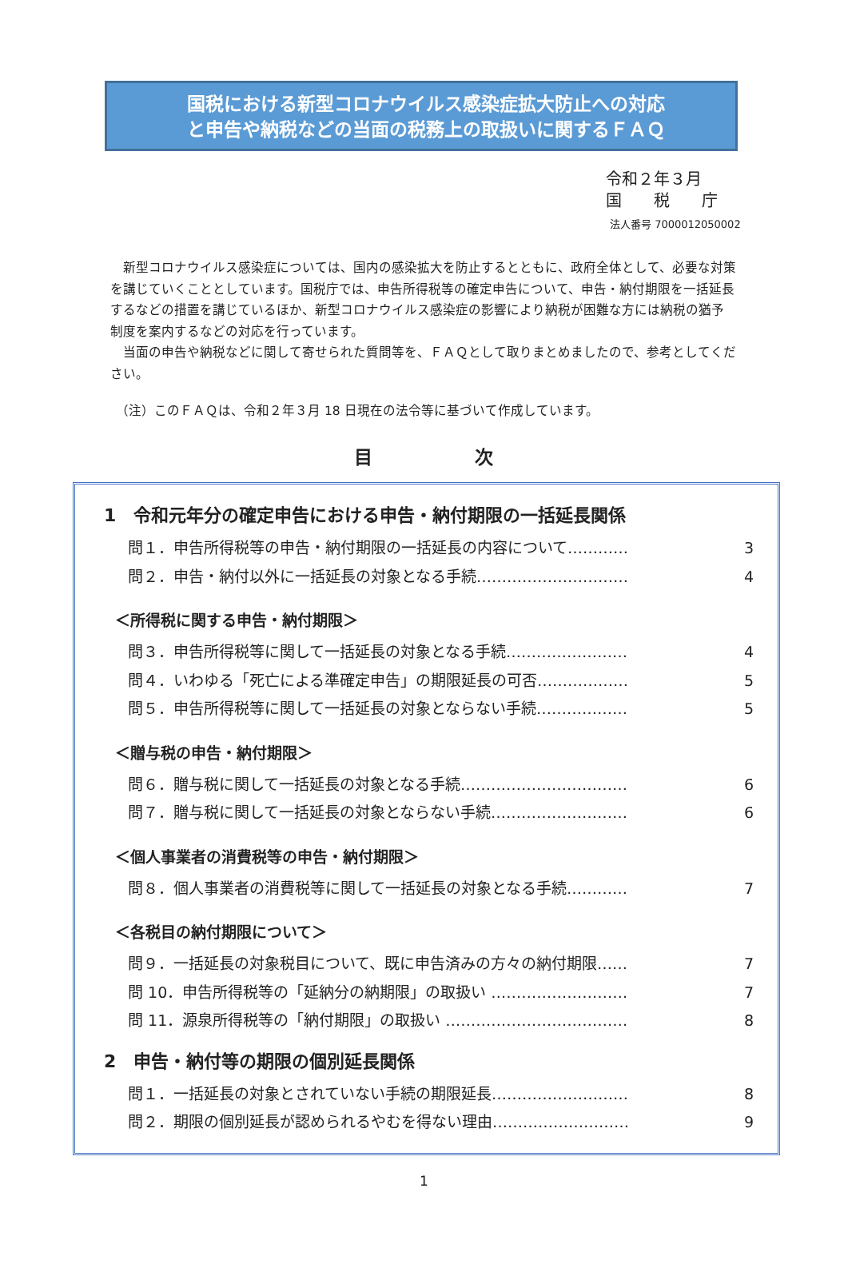国税における新型コロナウイルス感染症拡大防止への対応
と申告や納税などの当面の税務上の取扱いに関するＦＡＱ
令和２年３月
国　　税　　庁
法人番号 7000012050002
　新型コロナウイルス感染症については、国内の感染拡大を防止するとともに、政府全体として、必要な対策を講じていくこととしています。国税庁では、申告所得税等の確定申告について、申告・納付期限を一括延長するなどの措置を講じているほか、新型コロナウイルス感染症の影響により納税が困難な方には納税の猶予制度を案内するなどの対応を行っています。
　当面の申告や納税などに関して寄せられた質問等を、ＦＡＱとして取りまとめましたので、参考としてください。
（注）このＦＡＱは、令和２年３月 18 日現在の法令等に基づいて作成しています。
目 次
1　令和元年分の確定申告における申告・納付期限の一括延長関係
問１．申告所得税等の申告・納付期限の一括延長の内容について………… 3
問２．申告・納付以外に一括延長の対象となる手続………………………… 4
＜所得税に関する申告・納付期限＞
問３．申告所得税等に関して一括延長の対象となる手続…………………… 4
問４．いわゆる「死亡による準確定申告」の期限延長の可否……………… 5
問５．申告所得税等に関して一括延長の対象とならない手続……………… 5
＜贈与税の申告・納付期限＞
問６．贈与税に関して一括延長の対象となる手続…………………………… 6
問７．贈与税に関して一括延長の対象とならない手続……………………… 6
＜個人事業者の消費税等の申告・納付期限＞
問８．個人事業者の消費税等に関して一括延長の対象となる手続………… 7
＜各税目の納付期限について＞
問９．一括延長の対象税目について、既に申告済みの方々の納付期限…… 7
問 10．申告所得税等の「延納分の納期限」の取扱い ……………………… 7
問 11．源泉所得税等の「納付期限」の取扱い ……………………………… 8
2　申告・納付等の期限の個別延長関係
問１．一括延長の対象とされていない手続の期限延長……………………… 8
問２．期限の個別延長が認められるやむを得ない理由……………………… 9
1